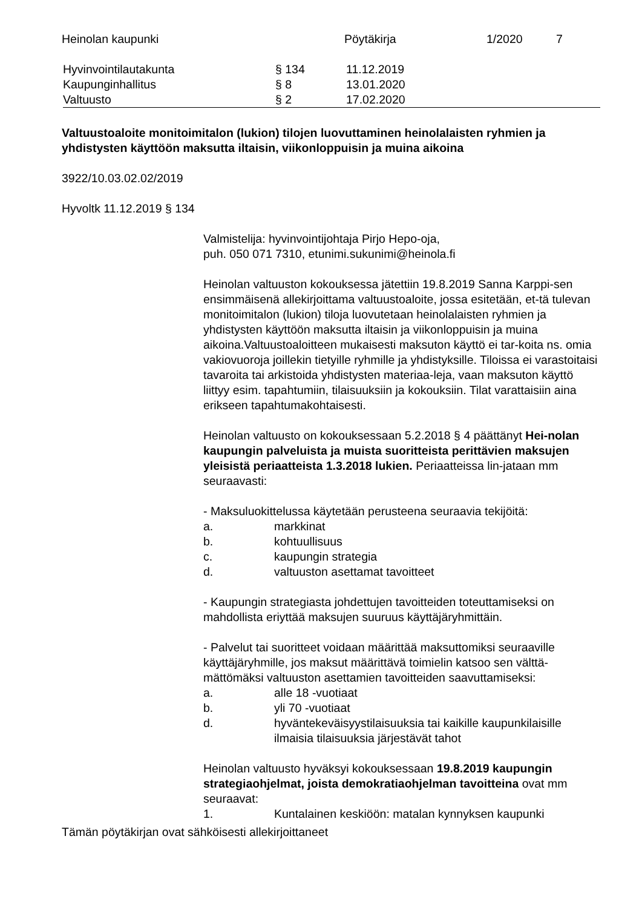Heinolan kaupunki Pöytäkirja 1/2020 7
| Hyvinvointilautakunta | § 134 | 11.12.2019 |
| Kaupunginhallitus | § 8 | 13.01.2020 |
| Valtuusto | § 2 | 17.02.2020 |
Valtuustoaloite monitoimitalon (lukion) tilojen luovuttaminen heinolalaisten ryhmien ja yhdistysten käyttöön maksutta iltaisin, viikonloppuisin ja muina aikoina
3922/10.03.02.02/2019
Hyvoltk 11.12.2019 § 134
Valmistelija: hyvinvointijohtaja Pirjo Hepo-oja,
puh. 050 071 7310, etunimi.sukunimi@heinola.fi
Heinolan valtuuston kokouksessa jätettiin 19.8.2019 Sanna Karppi-sen ensimmäisenä allekirjoittama valtuustoaloite, jossa esitetään, et-tä tulevan monitoimitalon (lukion) tiloja luovutetaan heinolalaisten ryhmien ja yhdistysten käyttöön maksutta iltaisin ja viikonloppuisin ja muina aikoina.Valtuustoaloitteen mukaisesti maksuton käyttö ei tar-koita ns. omia vakiovuoroja joillekin tietyille ryhmille ja yhdistyksille. Tiloissa ei varastoitaisi tavaroita tai arkistoida yhdistysten materiaa-leja, vaan maksuton käyttö liittyy esim. tapahtumiin, tilaisuuksiin ja kokouksiin. Tilat varattaisiin aina erikseen tapahtumakohtaisesti.
Heinolan valtuusto on kokouksessaan 5.2.2018 § 4 päättänyt Hei-nolan kaupungin palveluista ja muista suoritteista perittävien maksujen yleisistä periaatteista 1.3.2018 lukien. Periaatteissa lin-jataan mm seuraavasti:
- Maksuluokittelussa käytetään perusteena seuraavia tekijöitä:
a. markkinat
b. kohtuullisuus
c. kaupungin strategia
d. valtuuston asettamat tavoitteet
- Kaupungin strategiasta johdettujen tavoitteiden toteuttamiseksi on mahdollista eriyttää maksujen suuruus käyttäjäryhmittäin.
- Palvelut tai suoritteet voidaan määrittää maksuttomiksi seuraaville käyttäjäryhmille, jos maksut määrittävä toimielin katsoo sen välttä-mättömäksi valtuuston asettamien tavoitteiden saavuttamiseksi:
a. alle 18 -vuotiaat
b. yli 70 -vuotiaat
d. hyväntekeväisyystilaisuuksia tai kaikille kaupunkilaisille ilmaisia tilaisuuksia järjestävät tahot
Heinolan valtuusto hyväksyi kokouksessaan 19.8.2019 kaupungin strategiaohjelmat, joista demokratiaohjelman tavoitteina ovat mm seuraavat:
1. Kuntalainen keskiöön: matalan kynnyksen kaupunki
Tämän pöytäkirjan ovat sähköisesti allekirjoittaneet